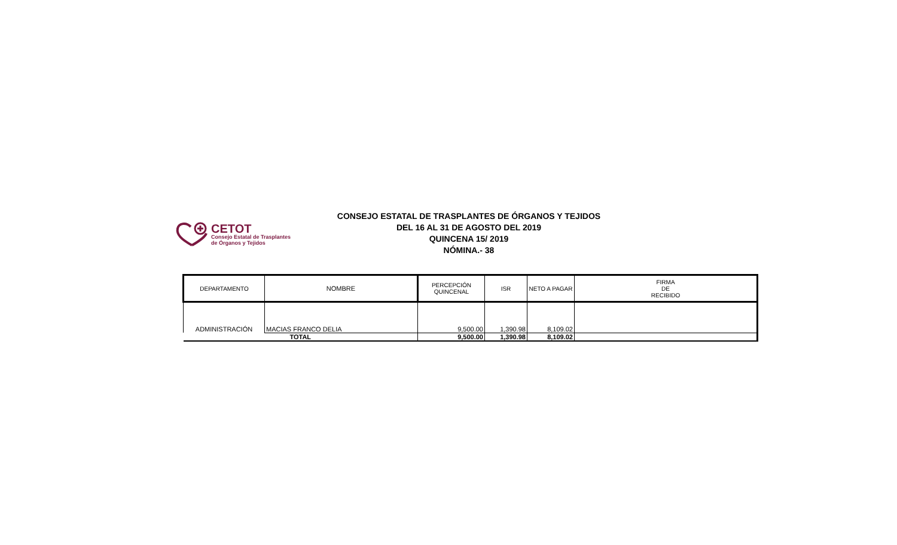CETOT
Consejo Estatal de Trasplantes
de Órganos y Tejidos
CONSEJO ESTATAL DE TRASPLANTES DE ÓRGANOS Y TEJIDOS
DEL 16 AL 31 DE AGOSTO DEL 2019
QUINCENA 15/ 2019
NÓMINA.- 38
| DEPARTAMENTO | NOMBRE | PERCEPCIÓN QUINCENAL | ISR | NETO A PAGAR | FIRMA DE RECIBIDO |
| --- | --- | --- | --- | --- | --- |
| ADMINISTRACIÓN | MACIAS FRANCO DELIA | 9,500.00 | 1,390.98 | 8,109.02 | |
| TOTAL | | 9,500.00 | 1,390.98 | 8,109.02 | |